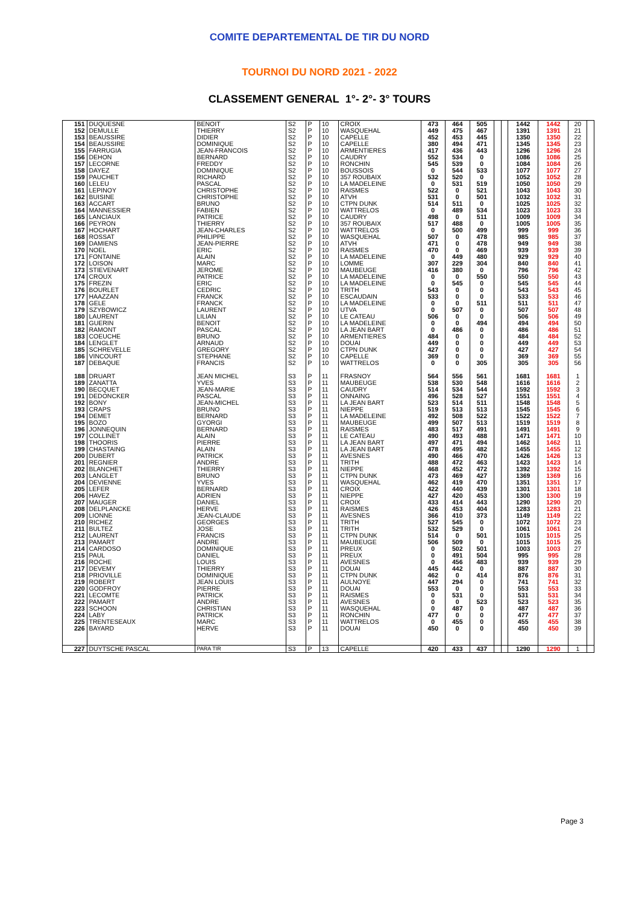COMITE DEPARTEMENTAL DE TIR DU NORD
TOURNOI DU NORD 2021 - 2022
CLASSEMENT GENERAL 1°- 2°- 3° TOURS
| 151 | DUQUESNE | BENOIT | S2 | P | 10 | CROIX | 473 | 464 | 505 | | | 1442 | 1442 | 20 | |
| 152 | DEMULLE | THIERRY | S2 | P | 10 | WASQUEHAL | 449 | 475 | 467 | | | 1391 | 1391 | 21 | |
| 153 | BEAUSSIRE | DIDIER | S2 | P | 10 | CAPELLE | 452 | 453 | 445 | | | 1350 | 1350 | 22 | |
| 154 | BEAUSSIRE | DOMINIQUE | S2 | P | 10 | CAPELLE | 380 | 494 | 471 | | | 1345 | 1345 | 23 | |
| 155 | FARRUGIA | JEAN-FRANCOIS | S2 | P | 10 | ARMENTIERES | 417 | 436 | 443 | | | 1296 | 1296 | 24 | |
| 156 | DEHON | BERNARD | S2 | P | 10 | CAUDRY | 552 | 534 | 0 | | | 1086 | 1086 | 25 | |
| 157 | LECORNE | FREDDY | S2 | P | 10 | RONCHIN | 545 | 539 | 0 | | | 1084 | 1084 | 26 | |
| 158 | DAYEZ | DOMINIQUE | S2 | P | 10 | BOUSSOIS | 0 | 544 | 533 | | | 1077 | 1077 | 27 | |
| 159 | PAUCHET | RICHARD | S2 | P | 10 | 357 ROUBAIX | 532 | 520 | 0 | | | 1052 | 1052 | 28 | |
| 160 | LELEU | PASCAL | S2 | P | 10 | LA MADELEINE | 0 | 531 | 519 | | | 1050 | 1050 | 29 | |
| 161 | LEPINOY | CHRISTOPHE | S2 | P | 10 | RAISMES | 522 | 0 | 521 | | | 1043 | 1043 | 30 | |
| 162 | BUISINE | CHRISTOPHE | S2 | P | 10 | ATVH | 531 | 0 | 501 | | | 1032 | 1032 | 31 | |
| 163 | ACCART | BRUNO | S2 | P | 10 | CTPN DUNK | 514 | 511 | 0 | | | 1025 | 1025 | 32 | |
| 164 | MANNESSIER | FABIEN | S2 | P | 10 | WATTRELOS | 0 | 489 | 534 | | | 1023 | 1023 | 33 | |
| 165 | LANCIAUX | PATRICE | S2 | P | 10 | CAUDRY | 498 | 0 | 511 | | | 1009 | 1009 | 34 | |
| 166 | PEYRON | THIERRY | S2 | P | 10 | 357 ROUBAIX | 517 | 488 | 0 | | | 1005 | 1005 | 35 | |
| 167 | HOCHART | JEAN-CHARLES | S2 | P | 10 | WATTRELOS | 0 | 500 | 499 | | | 999 | 999 | 36 | |
| 168 | ROSSAT | PHILIPPE | S2 | P | 10 | WASQUEHAL | 507 | 0 | 478 | | | 985 | 985 | 37 | |
| 169 | DAMIENS | JEAN-PIERRE | S2 | P | 10 | ATVH | 471 | 0 | 478 | | | 949 | 949 | 38 | |
| 170 | NOEL | ERIC | S2 | P | 10 | RAISMES | 470 | 0 | 469 | | | 939 | 939 | 39 | |
| 171 | FONTAINE | ALAIN | S2 | P | 10 | LA MADELEINE | 0 | 449 | 480 | | | 929 | 929 | 40 | |
| 172 | LOISON | MARC | S2 | P | 10 | LOMME | 307 | 229 | 304 | | | 840 | 840 | 41 | |
| 173 | STIEVENART | JEROME | S2 | P | 10 | MAUBEUGE | 416 | 380 | 0 | | | 796 | 796 | 42 | |
| 174 | CROUX | PATRICE | S2 | P | 10 | LA MADELEINE | 0 | 0 | 550 | | | 550 | 550 | 43 | |
| 175 | FREZIN | ERIC | S2 | P | 10 | LA MADELEINE | 0 | 545 | 0 | | | 545 | 545 | 44 | |
| 176 | BOURLET | CEDRIC | S2 | P | 10 | TRITH | 543 | 0 | 0 | | | 543 | 543 | 45 | |
| 177 | HAAZZAN | FRANCK | S2 | P | 10 | ESCAUDAIN | 533 | 0 | 0 | | | 533 | 533 | 46 | |
| 178 | GELE | FRANCK | S2 | P | 10 | LA MADELEINE | 0 | 0 | 511 | | | 511 | 511 | 47 | |
| 179 | SZYBOWICZ | LAURENT | S2 | P | 10 | UTVA | 0 | 507 | 0 | | | 507 | 507 | 48 | |
| 180 | LAURENT | LILIAN | S2 | P | 10 | LE CATEAU | 506 | 0 | 0 | | | 506 | 506 | 49 | |
| 181 | GUERIN | BENOIT | S2 | P | 10 | LA MADELEINE | 0 | 0 | 494 | | | 494 | 494 | 50 | |
| 182 | RAMONT | PASCAL | S2 | P | 10 | LA JEAN BART | 0 | 486 | 0 | | | 486 | 486 | 51 | |
| 183 | COEUCHE | BRUNO | S2 | P | 10 | ARMENTIERES | 484 | 0 | 0 | | | 484 | 484 | 52 | |
| 184 | LENGLET | ARNAUD | S2 | P | 10 | DOUAI | 449 | 0 | 0 | | | 449 | 449 | 53 | |
| 185 | SCHREVELLE | GREGORY | S2 | P | 10 | CTPN DUNK | 427 | 0 | 0 | | | 427 | 427 | 54 | |
| 186 | VINCOURT | STEPHANE | S2 | P | 10 | CAPELLE | 369 | 0 | 0 | | | 369 | 369 | 55 | |
| 187 | DEBAQUE | FRANCIS | S2 | P | 10 | WATTRELOS | 0 | 0 | 305 | | | 305 | 305 | 56 | |
| 188 | DRUART | JEAN MICHEL | S3 | P | 11 | FRASNOY | 564 | 556 | 561 | | | 1681 | 1681 | 1 | |
| 189 | ZANATTA | YVES | S3 | P | 11 | MAUBEUGE | 538 | 530 | 548 | | | 1616 | 1616 | 2 | |
| 190 | BECQUET | JEAN-MARIE | S3 | P | 11 | CAUDRY | 514 | 534 | 544 | | | 1592 | 1592 | 3 | |
| 191 | DEDONCKER | PASCAL | S3 | P | 11 | ONNAING | 496 | 528 | 527 | | | 1551 | 1551 | 4 | |
| 192 | BONY | JEAN-MICHEL | S3 | P | 11 | LA JEAN BART | 523 | 514 | 511 | | | 1548 | 1548 | 5 | |
| 193 | CRAPS | BRUNO | S3 | P | 11 | NIEPPE | 519 | 513 | 513 | | | 1545 | 1545 | 6 | |
| 194 | DEMET | BERNARD | S3 | P | 11 | LA MADELEINE | 492 | 508 | 522 | | | 1522 | 1522 | 7 | |
| 195 | BOZO | GYORGI | S3 | P | 11 | MAUBEUGE | 499 | 507 | 513 | | | 1519 | 1519 | 8 | |
| 196 | JONNEQUIN | BERNARD | S3 | P | 11 | RAISMES | 483 | 517 | 491 | | | 1491 | 1491 | 9 | |
| 197 | COLLINET | ALAIN | S3 | P | 11 | LE CATEAU | 490 | 493 | 488 | | | 1471 | 1471 | 10 | |
| 198 | THOORIS | PIERRE | S3 | P | 11 | LA JEAN BART | 497 | 471 | 494 | | | 1462 | 1462 | 11 | |
| 199 | CHASTAING | ALAIN | S3 | P | 11 | LA JEAN BART | 478 | 495 | 482 | | | 1455 | 1455 | 12 | |
| 200 | DUBERT | PATRICK | S3 | P | 11 | AVESNES | 490 | 466 | 470 | | | 1426 | 1426 | 13 | |
| 201 | REGNIER | ANDRE | S3 | P | 11 | TRITH | 488 | 472 | 463 | | | 1423 | 1423 | 14 | |
| 202 | BLANCHET | THIERRY | S3 | P | 11 | NIEPPE | 468 | 452 | 472 | | | 1392 | 1392 | 15 | |
| 203 | LANGLET | BRUNO | S3 | P | 11 | CTPN DUNK | 473 | 469 | 427 | | | 1369 | 1369 | 16 | |
| 204 | DEVIENNE | YVES | S3 | P | 11 | WASQUEHAL | 462 | 419 | 470 | | | 1351 | 1351 | 17 | |
| 205 | LEFER | BERNARD | S3 | P | 11 | CROIX | 422 | 440 | 439 | | | 1301 | 1301 | 18 | |
| 206 | HAVEZ | ADRIEN | S3 | P | 11 | NIEPPE | 427 | 420 | 453 | | | 1300 | 1300 | 19 | |
| 207 | MAUGER | DANIEL | S3 | P | 11 | CROIX | 433 | 414 | 443 | | | 1290 | 1290 | 20 | |
| 208 | DELPLANCKE | HERVE | S3 | P | 11 | RAISMES | 426 | 453 | 404 | | | 1283 | 1283 | 21 | |
| 209 | LIONNE | JEAN-CLAUDE | S3 | P | 11 | AVESNES | 366 | 410 | 373 | | | 1149 | 1149 | 22 | |
| 210 | RICHEZ | GEORGES | S3 | P | 11 | TRITH | 527 | 545 | 0 | | | 1072 | 1072 | 23 | |
| 211 | BULTEZ | JOSE | S3 | P | 11 | TRITH | 532 | 529 | 0 | | | 1061 | 1061 | 24 | |
| 212 | LAURENT | FRANCIS | S3 | P | 11 | CTPN DUNK | 514 | 0 | 501 | | | 1015 | 1015 | 25 | |
| 213 | PAMART | ANDRE | S3 | P | 11 | MAUBEUGE | 506 | 509 | 0 | | | 1015 | 1015 | 26 | |
| 214 | CARDOSO | DOMINIQUE | S3 | P | 11 | PREUX | 0 | 502 | 501 | | | 1003 | 1003 | 27 | |
| 215 | PAUL | DANIEL | S3 | P | 11 | PREUX | 0 | 491 | 504 | | | 995 | 995 | 28 | |
| 216 | ROCHE | LOUIS | S3 | P | 11 | AVESNES | 0 | 456 | 483 | | | 939 | 939 | 29 | |
| 217 | DEVEMY | THIERRY | S3 | P | 11 | DOUAI | 445 | 442 | 0 | | | 887 | 887 | 30 | |
| 218 | PRIOVILLE | DOMINIQUE | S3 | P | 11 | CTPN DUNK | 462 | 0 | 414 | | | 876 | 876 | 31 | |
| 219 | ROBERT | JEAN LOUIS | S3 | P | 11 | AULNOYE | 447 | 294 | 0 | | | 741 | 741 | 32 | |
| 220 | GODFROY | PIERRE | S3 | P | 11 | DOUAI | 553 | 0 | 0 | | | 553 | 553 | 33 | |
| 221 | LECOMTE | PATRICK | S3 | P | 11 | RAISMES | 0 | 531 | 0 | | | 531 | 531 | 34 | |
| 222 | PAMART | ANDRE | S3 | P | 11 | AVESNES | 0 | 0 | 523 | | | 523 | 523 | 35 | |
| 223 | SCHOON | CHRISTIAN | S3 | P | 11 | WASQUEHAL | 0 | 487 | 0 | | | 487 | 487 | 36 | |
| 224 | LABY | PATRICK | S3 | P | 11 | RONCHIN | 477 | 0 | 0 | | | 477 | 477 | 37 | |
| 225 | TRENTESEAUX | MARC | S3 | P | 11 | WATTRELOS | 0 | 455 | 0 | | | 455 | 455 | 38 | |
| 226 | BAYARD | HERVE | S3 | P | 11 | DOUAI | 450 | 0 | 0 | | | 450 | 450 | 39 | |
| 227 | DUYTSCHE PASCAL | PARA TIR | S3 | P | 13 | CAPELLE | 420 | 433 | 437 | | | 1290 | 1290 | 1 | |
Page 3